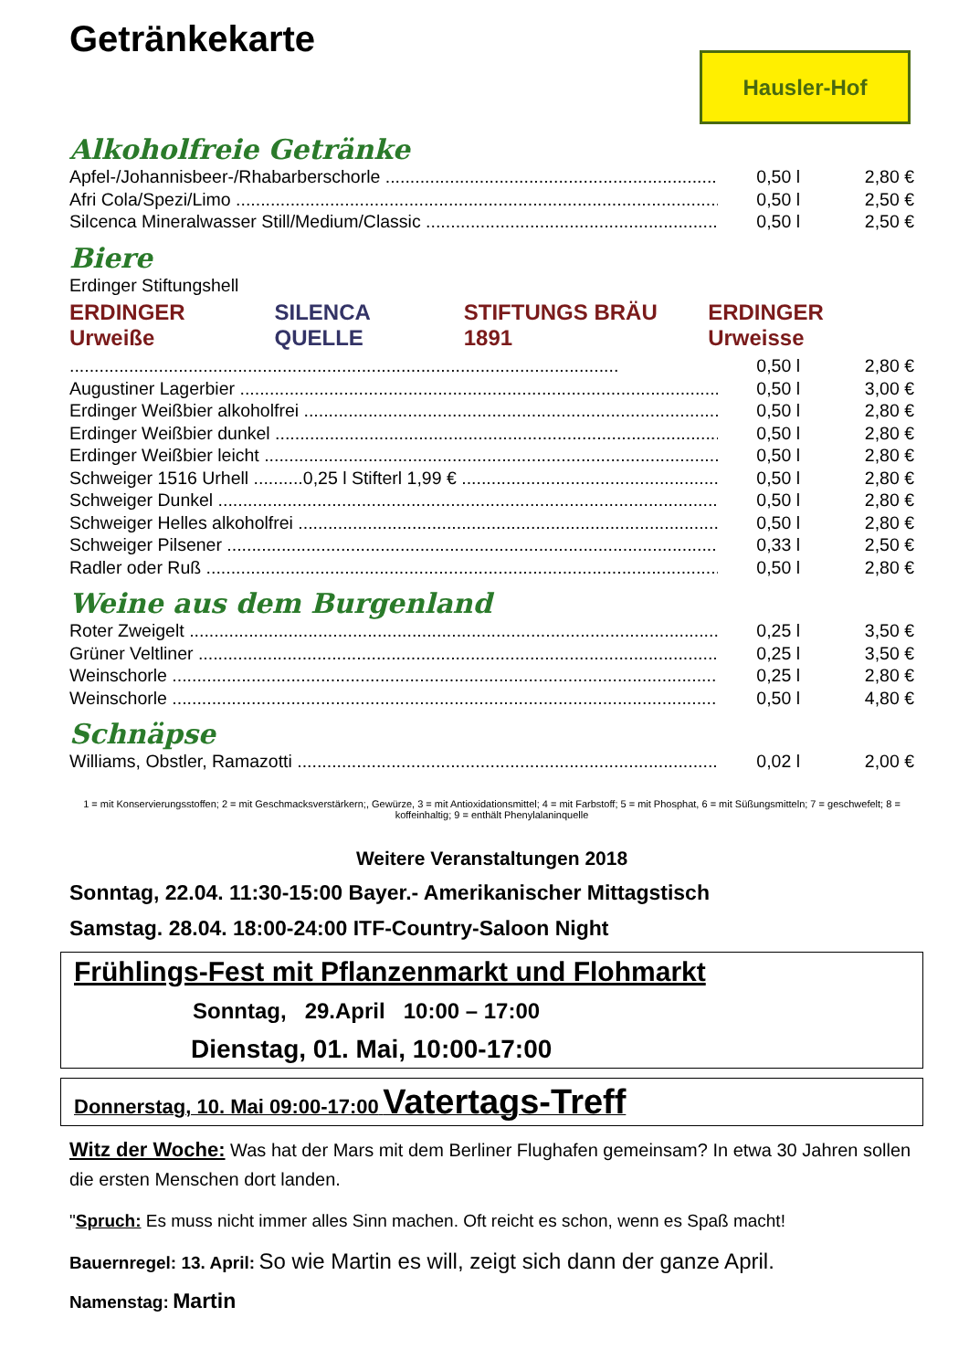Getränkekarte
Hausler-Hof
Alkoholfreie Getränke
Apfel-/Johannisbeer-/Rhabarberschorle 0,50 l 2,80 €
Afri Cola/Spezi/Limo 0,50 l 2,50 €
Silcenca Mineralwasser Still/Medium/Classic 0,50 l 2,50 €
Biere
Erdinger Stiftungshell
ERDINGER Urweiße SILENCA QUELLE STIFTUNGS BRÄU 1891 ERDINGER Urweisse
0,50 l 2,80 €
Augustiner Lagerbier 0,50 l 3,00 €
Erdinger Weißbier alkoholfrei 0,50 l 2,80 €
Erdinger Weißbier dunkel 0,50 l 2,80 €
Erdinger Weißbier leicht 0,50 l 2,80 €
Schweiger 1516 Urhell ..........0,25 l Stifterl 1,99 € 0,50 l 2,80 €
Schweiger Dunkel 0,50 l 2,80 €
Schweiger Helles alkoholfrei 0,50 l 2,80 €
Schweiger Pilsener 0,33 l 2,50 €
Radler oder Ruß 0,50 l 2,80 €
Weine aus dem Burgenland
Roter Zweigelt 0,25 l 3,50 €
Grüner Veltliner 0,25 l 3,50 €
Weinschorle 0,25 l 2,80 €
Weinschorle 0,50 l 4,80 €
Schnäpse
Williams, Obstler, Ramazotti 0,02 l 2,00 €
1 = mit Konservierungsstoffen; 2 = mit Geschmacksverstärkern;, Gewürze, 3 = mit Antioxidationsmittel; 4 = mit Farbstoff; 5 = mit Phosphat, 6 = mit Süßungsmitteln; 7 = geschwefelt; 8 = koffeinhaltig; 9 = enthält Phenylalaninquelle
Weitere Veranstaltungen 2018
Sonntag, 22.04. 11:30-15:00 Bayer.- Amerikanischer Mittagstisch
Samstag. 28.04. 18:00-24:00 ITF-Country-Saloon Night
Frühlings-Fest mit Pflanzenmarkt und Flohmarkt
Sonntag, 29.April 10:00 – 17:00
Dienstag, 01. Mai, 10:00-17:00
Donnerstag, 10. Mai 09:00-17:00 Vatertags-Treff
Witz der Woche: Was hat der Mars mit dem Berliner Flughafen gemeinsam? In etwa 30 Jahren sollen die ersten Menschen dort landen.
"Spruch: Es muss nicht immer alles Sinn machen. Oft reicht es schon, wenn es Spaß macht!
Bauernregel: 13. April: So wie Martin es will, zeigt sich dann der ganze April.
Namenstag: Martin